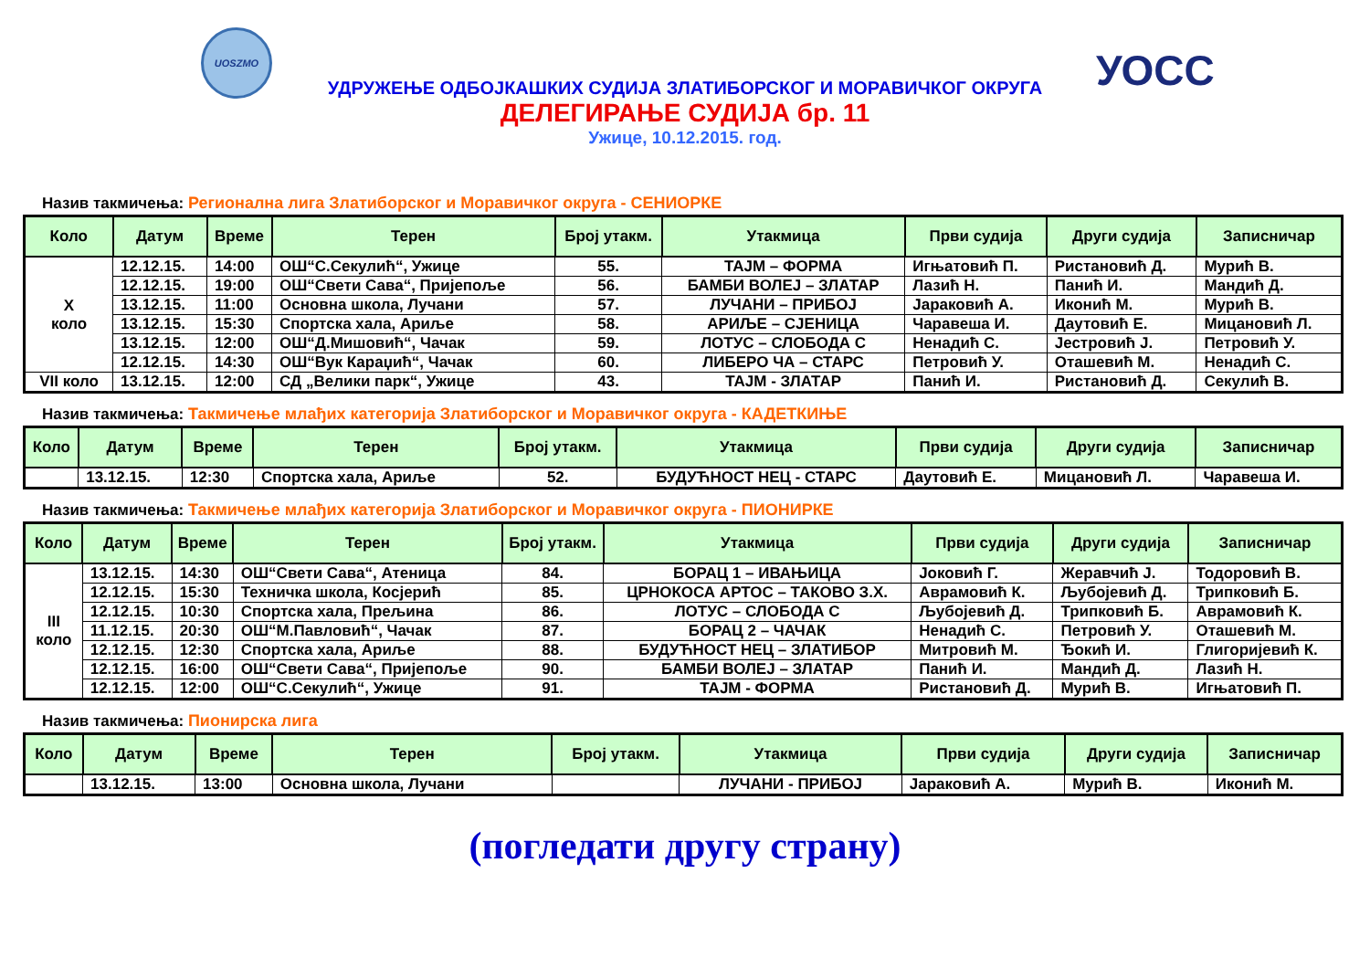UOSZMO
УОСС
УДРУЖЕЊЕ ОДБОЈКАШКИХ СУДИЈА ЗЛАТИБОРСКОГ И МОРАВИЧКОГ ОКРУГА
ДЕЛЕГИРАЊЕ СУДИЈА бр. 11
Ужице, 10.12.2015. год.
Назив такмичења: Регионална лига Златиборског и Моравичког округа - СЕНИОРКЕ
| Коло | Датум | Време | Терен | Број утакм. | Утакмица | Први судија | Други судија | Записничар |
| --- | --- | --- | --- | --- | --- | --- | --- | --- |
| X коло | 12.12.15. | 14:00 | ОШ“С.Секулић“, Ужице | 55. | ТАЈМ – ФОРМА | Игњатовић П. | Ристановић Д. | Мурић В. |
| | 12.12.15. | 19:00 | ОШ“Свети Сава“, Пријепоље | 56. | БАМБИ ВОЛЕЈ – ЗЛАТАР | Лазић Н. | Панић И. | Мандић Д. |
| | 13.12.15. | 11:00 | Основна школа, Лучани | 57. | ЛУЧАНИ – ПРИБОЈ | Јараковић А. | Иконић М. | Мурић В. |
| | 13.12.15. | 15:30 | Спортска хала, Ариље | 58. | АРИЉЕ – СЈЕНИЦА | Чаравеша И. | Даутовић Е. | Мицановић Л. |
| | 13.12.15. | 12:00 | ОШ“Д.Мишовић“, Чачак | 59. | ЛОТУС – СЛОБОДА С | Ненадић С. | Јестровић Ј. | Петровић У. |
| | 12.12.15. | 14:30 | ОШ“Вук Караџић“, Чачак | 60. | ЛИБЕРО ЧА – СТАРС | Петровић У. | Оташевић М. | Ненадић С. |
| VII коло | 13.12.15. | 12:00 | СД „Велики парк“, Ужице | 43. | ТАЈМ - ЗЛАТАР | Панић И. | Ристановић Д. | Секулић В. |
Назив такмичења: Такмичење млађих категорија Златиборског и Моравичког округа - КАДЕТКИЊЕ
| Коло | Датум | Време | Терен | Број утакм. | Утакмица | Први судија | Други судија | Записничар |
| --- | --- | --- | --- | --- | --- | --- | --- | --- |
| | 13.12.15. | 12:30 | Спортска хала, Ариље | 52. | БУДУЋНОСТ НЕЦ - СТАРС | Даутовић Е. | Мицановић Л. | Чаравеша И. |
Назив такмичења: Такмичење млађих категорија Златиборског и Моравичког округа - ПИОНИРКЕ
| Коло | Датум | Време | Терен | Број утакм. | Утакмица | Први судија | Други судија | Записничар |
| --- | --- | --- | --- | --- | --- | --- | --- | --- |
| III коло | 13.12.15. | 14:30 | ОШ“Свети Сава“, Атеница | 84. | БОРАЦ 1 – ИВАЊИЦА | Јоковић Г. | Жеравчић Ј. | Тодоровић В. |
| | 12.12.15. | 15:30 | Техничка школа, Косјерић | 85. | ЦРНОКОСА АРТОС – ТАКОВО З.Х. | Аврамовић К. | Љубојевић Д. | Трипковић Б. |
| | 12.12.15. | 10:30 | Спортска хала, Прељина | 86. | ЛОТУС – СЛОБОДА С | Љубојевић Д. | Трипковић Б. | Аврамовић К. |
| | 11.12.15. | 20:30 | ОШ“М.Павловић“, Чачак | 87. | БОРАЦ 2 – ЧАЧАК | Ненадић С. | Петровић У. | Оташевић М. |
| | 12.12.15. | 12:30 | Спортска хала, Ариље | 88. | БУДУЋНОСТ НЕЦ – ЗЛАТИБОР | Митровић М. | Ђокић И. | Глигоријевић К. |
| | 12.12.15. | 16:00 | ОШ“Свети Сава“, Пријепоље | 90. | БАМБИ ВОЛЕЈ – ЗЛАТАР | Панић И. | Мандић Д. | Лазић Н. |
| | 12.12.15. | 12:00 | ОШ“С.Секулић“, Ужице | 91. | ТАЈМ - ФОРМА | Ристановић Д. | Мурић В. | Игњатовић П. |
Назив такмичења: Пионирска лига
| Коло | Датум | Време | Терен | Број утакм. | Утакмица | Први судија | Други судија | Записничар |
| --- | --- | --- | --- | --- | --- | --- | --- | --- |
| | 13.12.15. | 13:00 | Основна школа, Лучани | | ЛУЧАНИ - ПРИБОЈ | Јараковић А. | Мурић В. | Иконић М. |
(погледати другу страну)